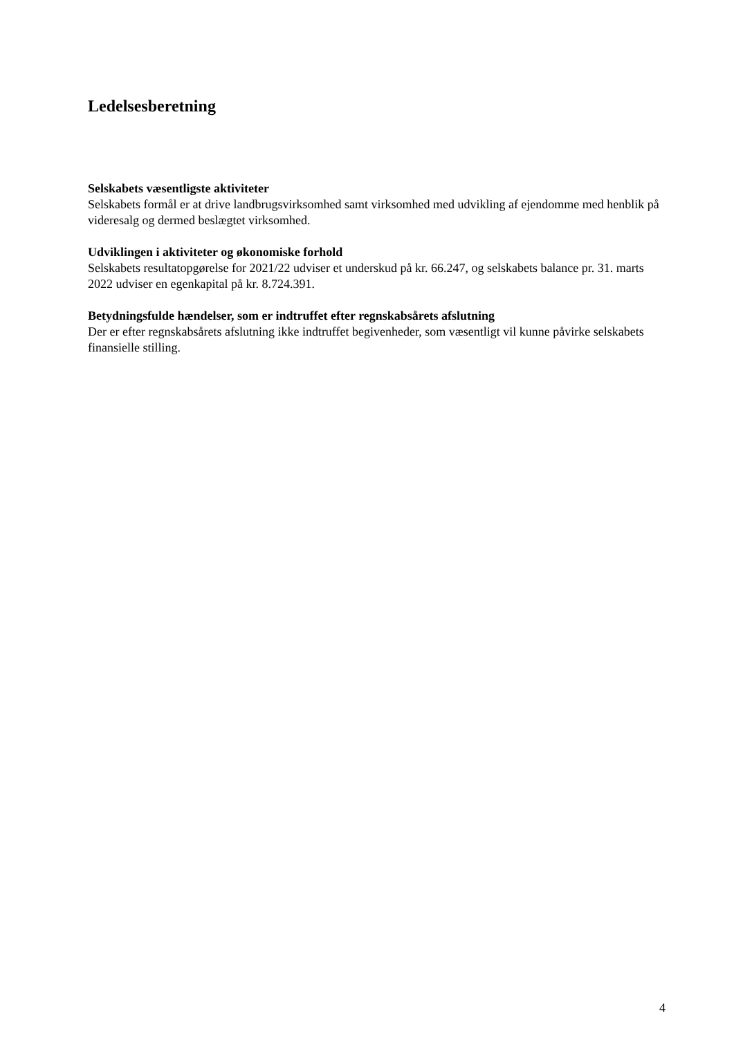Ledelsesberetning
Selskabets væsentligste aktiviteter
Selskabets formål er at drive landbrugsvirksomhed samt virksomhed med udvikling af ejendomme med henblik på videresalg og dermed beslægtet virksomhed.
Udviklingen i aktiviteter og økonomiske forhold
Selskabets resultatopgørelse for 2021/22 udviser et underskud på kr. 66.247, og selskabets balance pr. 31. marts 2022 udviser en egenkapital på kr. 8.724.391.
Betydningsfulde hændelser, som er indtruffet efter regnskabsårets afslutning
Der er efter regnskabsårets afslutning ikke indtruffet begivenheder, som væsentligt vil kunne påvirke selskabets finansielle stilling.
4